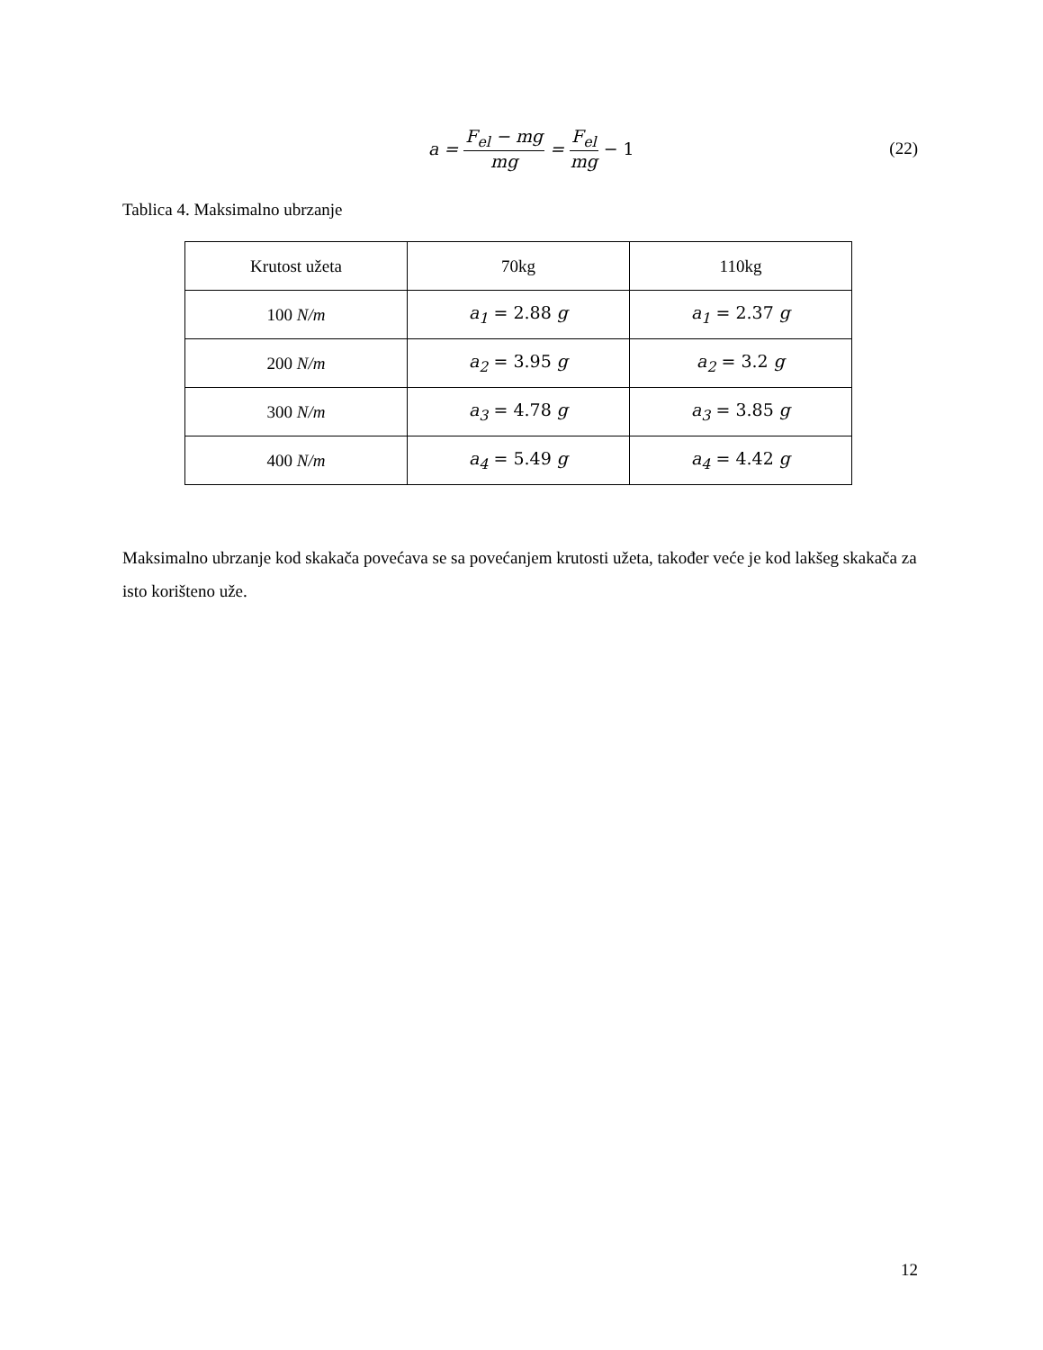a = F<sub>el</sub> − mg mg = F<sub>el</sub> mg − 1 (22)
Tablica 4. Maksimalno ubrzanje
| Krutost užeta | 70kg | 110kg |
| --- | --- | --- |
| 100 N/m | a<sub>1</sub> = 2.88 g | a<sub>1</sub> = 2.37 g |
| 200 N/m | a<sub>2</sub> = 3.95 g | a<sub>2</sub> = 3.2 g |
| 300 N/m | a<sub>3</sub> = 4.78 g | a<sub>3</sub> = 3.85 g |
| 400 N/m | a<sub>4</sub> = 5.49 g | a<sub>4</sub> = 4.42 g |
Maksimalno ubrzanje kod skakača povećava se sa povećanjem krutosti užeta, također veće je kod lakšeg skakača za isto korišteno uže.
12